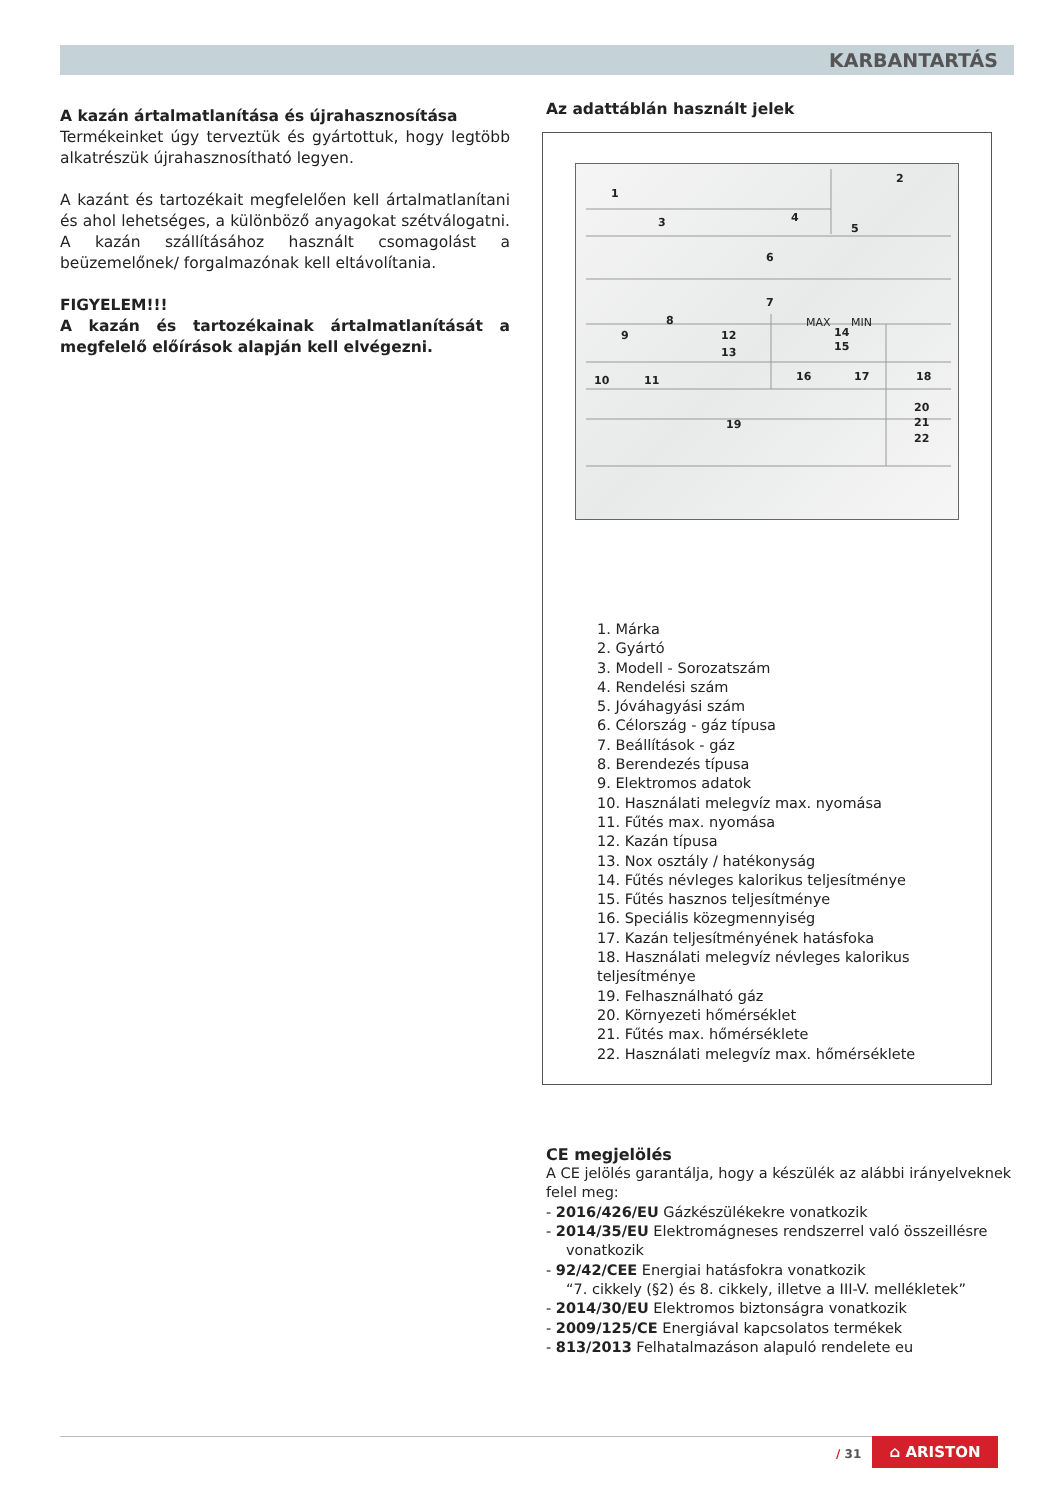KARBANTARTÁS
A kazán ártalmatlanítása és újrahasznosítása
Termékeinket úgy terveztük és gyártottuk, hogy legtöbb alkatrészük újrahasznosítható legyen.
A kazánt és tartozékait megfelelően kell ártalmatlanítani és ahol lehetséges, a különböző anyagokat szétválogatni. A kazán szállításához használt csomagolást a beüzemelőnek/ forgalmazónak kell eltávolítania.
FIGYELEM!!!
A kazán és tartozékainak ártalmatlanítását a megfelelő előírások alapján kell elvégezni.
Az adattáblán használt jelek
1
2
3
4
5
6
7
8
9
12
13
14
15
16
17
18
10
11
19
20
21
22
MAX
MIN
1. Márka
2. Gyártó
3. Modell - Sorozatszám
4. Rendelési szám
5. Jóváhagyási szám
6. Célország - gáz típusa
7. Beállítások - gáz
8. Berendezés típusa
9. Elektromos adatok
10. Használati melegvíz max. nyomása
11. Fűtés max. nyomása
12. Kazán típusa
13. Nox osztály / hatékonyság
14. Fűtés névleges kalorikus teljesítménye
15. Fűtés hasznos teljesítménye
16. Speciális közegmennyiség
17. Kazán teljesítményének hatásfoka
18. Használati melegvíz névleges kalorikus teljesítménye
19. Felhasználható gáz
20. Környezeti hőmérséklet
21. Fűtés max. hőmérséklete
22. Használati melegvíz max. hőmérséklete
CE megjelölés
A CE jelölés garantálja, hogy a készülék az alábbi irányelveknek felel meg:
- 2016/426/EU Gázkészülékekre vonatkozik
- 2014/35/EU Elektromágneses rendszerrel való összeillésre vonatkozik
- 92/42/CEE Energiai hatásfokra vonatkozik
“7. cikkely (§2) és 8. cikkely, illetve a III-V. mellékletek”
- 2014/30/EU Elektromos biztonságra vonatkozik
- 2009/125/CE Energiával kapcsolatos termékek
- 813/2013 Felhatalmazáson alapuló rendelete eu
/ 31
⌂ ARISTON